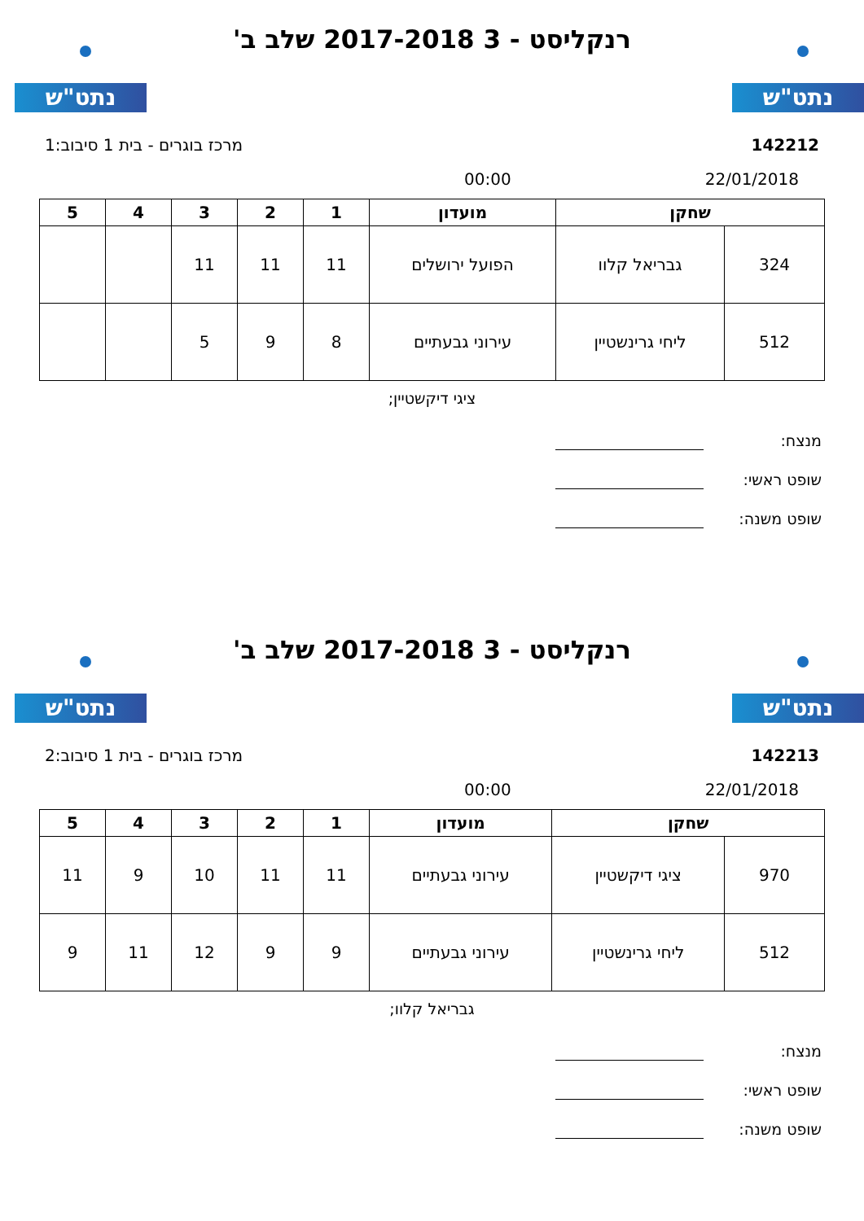נתט"ש נתט"ש
רנקליסט - 3 2017-2018 שלב ב'
מרכז בוגרים - בית 1 סיבוב:1 142212
00:00 22/01/2018
| שחקן | | מועדון | 1 | 2 | 3 | 4 | 5 |
| --- | --- | --- | --- | --- | --- | --- | --- |
| 324 | גבריאל קלוו | הפועל ירושלים | 11 | 11 | 11 | | |
| 512 | ליחי גרינשטיין | עירוני גבעתיים | 8 | 9 | 5 | | |
ציגי דיקשטיין;
מנצח:
שופט ראשי:
שופט משנה:
נתט"ש נתט"ש
רנקליסט - 3 2017-2018 שלב ב'
מרכז בוגרים - בית 1 סיבוב:2 142213
00:00 22/01/2018
| שחקן | | מועדון | 1 | 2 | 3 | 4 | 5 |
| --- | --- | --- | --- | --- | --- | --- | --- |
| 970 | ציגי דיקשטיין | עירוני גבעתיים | 11 | 11 | 10 | 9 | 11 |
| 512 | ליחי גרינשטיין | עירוני גבעתיים | 9 | 9 | 12 | 11 | 9 |
גבריאל קלוו;
מנצח:
שופט ראשי:
שופט משנה: